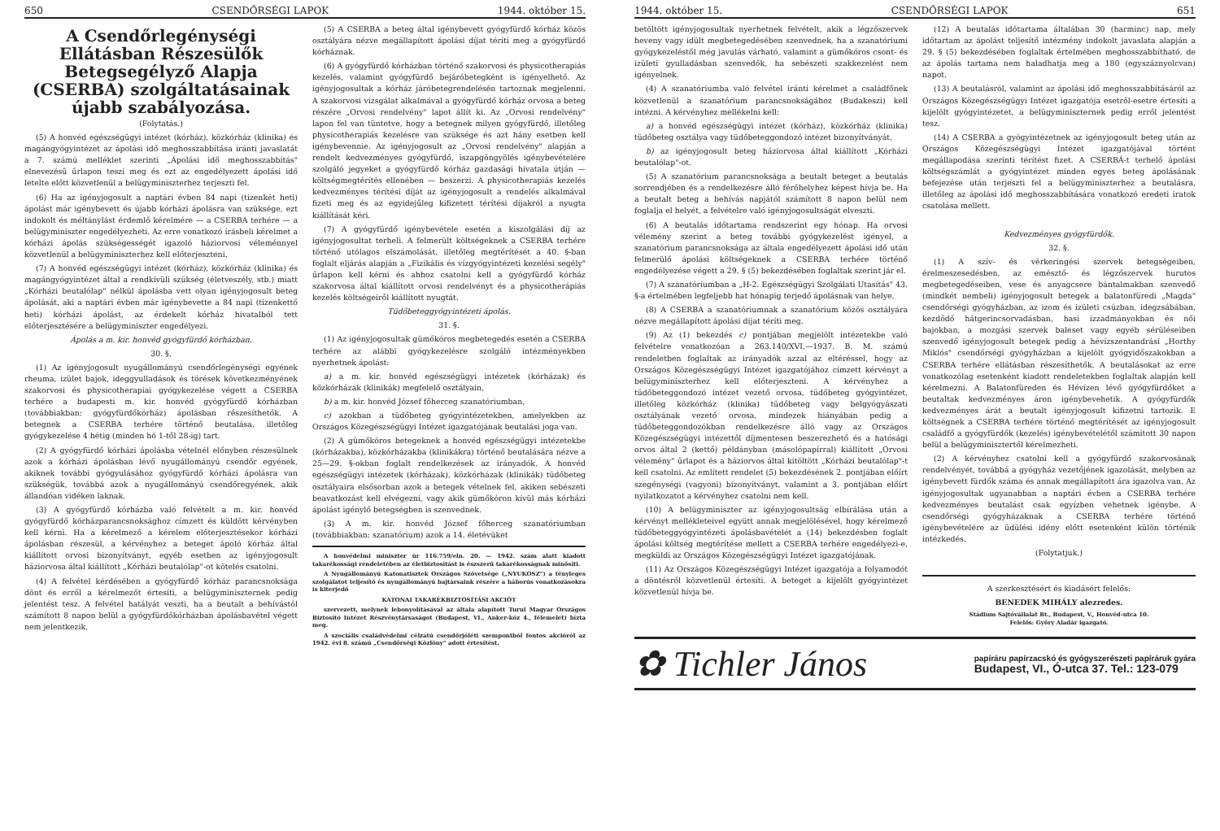650 CSENDŐRSÉGI LAPOK 1944. október 15.
A Csendőrlegénységi Ellátásban Részesülők Betegsegélyző Alapja (CSERBA) szolgáltatásainak újabb szabályozása.
(Folytatás.)
(5) A honvéd egészségügyi intézet (kórház), közkórház (klinika) és magángyógyintézet az ápolási idő meghosszabbítása iránti javaslatát a 7. számú melléklet szerinti „Ápolási idő meghosszabbítás" elnevezésű űrlapon teszi meg és ezt az engedélyezett ápolási idő letelte előtt közvetlenül a belügyminiszterhez terjeszti fel.
(6) Ha az igényjogosult a naptári évben 84 napi (tizenkét heti) ápolást már igénybevett és újabb kórházi ápolásra van szüksége, ezt indokolt és méltánylást érdemlő kérelmére — a CSERBA terhére — a belügyminiszter engedélyezheti. Az erre vonatkozó írásbeli kérelmet a kórházi ápolás szükségességét igazoló háziorvosi véleménnyel közvetlenül a belügyminiszterhez kell előterjeszteni.
(7) A honvéd egészségügyi intézet (kórház), közkórház (klinika) és magángyógyintézet által a rendkívüli szükség (életveszély, stb.) miatt „Kórházi beutalólap" nélkül ápolásba vett olyan igényjogosult beteg ápolását, aki a naptári évben már igénybevette a 84 napi (tizenkettő heti) kórházi ápolást, az érdekelt kórház hivatalból tett előterjesztésére a belügyminiszter engedélyezi.
Ápolás a m. kir. honvéd gyógyfürdő kórházban.
30. §.
(1) Az igényjogosult nyugállományú csendőrlegénységi egyének rheuma, izület bajok, ideggyulladások és törések következményének szakorvosi és physicotherapiai gyógykezelése végett a CSERBA terhére a budapesti m. kir. honvéd gyógyfürdő kórházban (továbbiakban: gyógyfürdőkórház) ápolásban részesíthetők. A betegnek a CSERBA terhére történő beutalása, illetőleg gyógykezelése 4 hétig (minden hó 1-től 28-ig) tart.
(2) A gyógyfürdő kórházi ápolásba vételnél előnyben részesülnek azok a kórházi ápolásban lévő nyugállományú csendőr egyének, akiknek további gyógyulásához gyógyfürdő kórházi ápolásra van szükségük, továbbá azok a nyugállományú csendőregyének, akik állandóan vidéken laknak.
(3) A gyógyfürdő kórházba való felvételt a m. kir. honvéd gyógyfürdő kórházparancsnoksághoz címzett és küldött kérvényben kell kérni. Ha a kérelmező a kérelem előterjesztésekor kórházi ápolásban részesül, a kérvényhez a beteget ápoló kórház által kiállított orvosi bizonyítványt, egyéb esetben az igényjogosult háziorvosa által kiállított „Kórházi beutalólap"-ot kötelés csatolni.
(4) A felvétel kérdésében a gyógyfürdő kórház parancsnoksága dönt és erről a kérelmezőt értesíti, a belügyminiszternek pedig jelentést tesz. A felvétel hatályát veszti, ha a beutalt a behívástól számított 8 napon belül a gyógyfürdőkórházban ápolásbavétel végett nem jelentkezik.
(5) A CSERBA a beteg által igénybevett gyógyfürdő kórház közös osztályára nézve megállapított ápolási díjat téríti meg a gyógyfürdő kórháznak.
(6) A gyógyfürdő kórházban történő szakorvosi és physicotherapiás kezelés, valamint gyógyfürdő bejáróbetegként is igényelhető. Az igényjogosultak a kórház járóbetegrendelésén tartoznak megjelenni. A szakorvosi vizsgálat alkalmával a gyógyfürdő kórház orvosa a beteg részére „Orvosi rendelvény" lapot állít ki. Az „Orvosi rendelvény" lapon fel van tüntetve, hogy a betegnek milyen gyógyfürdő, illetőleg physicotherapiás kezelésre van szüksége és azt hány esetben kell igénybevennie. Az igényjogosult az „Orvosi rendelvény" alapján a rendelt kedvezményes gyógyfürdő, iszapgöngyölés igénybevételére szolgáló jegyeket a gyógyfürdő kórház gazdasági hivatala útján — költségmegtérítés ellenében — beszerzi. A physicotherapiás kezelés kedvezményes térítési díját az igényjogosult a rendelés alkalmával fizeti meg és az egyidejűleg kifizetett térítési díjakról a nyugta kiállítását kéri.
(7) A gyógyfürdő igénybevétele esetén a kiszolgálási díj az igényjogosultat terheli. A felmerült költségeknek a CSERBA terhére történő utólagos elszámolását, illetőleg megtérítését a 40. §-ban foglalt eljárás alapján a „Fizikális és vízgyógyintézeti kezelési segély" űrlapon kell kérni és ahhoz csatolni kell a gyógyfürdő kórház szakorvosa által kiállított orvosi rendelvényt és a physicotherápiás kezelés költségeiről kiállított nyugtát.
Tüdőbeteggyógyintézeti ápolás.
31. §.
(1) Az igényjogosultak gümőkóros megbetegedés esetén a CSERBA terhére az alábbi gyógykezelésre szolgáló intézményekben nyerhetnek ápolást:
a) a m. kir. honvéd egészségügyi intézetek (kórházak) és közkórházak (klinikák) megfelelő osztályain,
b) a m. kir. honvéd József főherceg szanatóriumban,
c) azokban a tüdőbeteg gyógyintézetekben, amelyekben az Országos Közegészségügyi Intézet igazgatójának beutalási joga van.
(2) A gümőkóros betegeknek a honvéd egészségügyi intézetekbe (kórházakba), közkórházakba (klinikákra) történő beutalására nézve a 25—29. §-okban foglalt rendelkezések az irányadók. A honvéd egészségügyi intézetek (kórházak), közkórházak (klinikák) tüdőbeteg osztályaira elsősorban azok a betegek vételnek fel, akiken sebészeti beavatkozást kell elvégezni, vagy akik gümőkóron kívül más kórházi ápolást igénylő betegségben is szenvednek.
(3) A m. kir. honvéd József főherceg szanatóriumban (továbbiakban: szanatórium) azok a 14. életévüket
A honvédelmi miniszter úr 116.759/eln. 20. — 1942. szám alatt kiadott takarékossági rendeletében az életbiztosítást is észszerű takarékosságnak minősíti.
A Nyugállományú Katonatisztek Országos Szövetsége („NYUKOSZ") a tényleges szolgálatot teljesítő és nyugállományú bajtársaink részére a háborús vonatkozásokra is kiterjedő
KATONAI TAKARÉKBIZTOSÍTÁSI AKCIÓT
szervezett, melynek lebonyolításával az általa alapított Turul Magyar Országos Biztosító Intézet Részvénytársaságot (Budapest, VI., Anker-köz 4., félemelet) bízta meg.
A szociális családvédelmi célzatú csendőrjóléti szempontból fontos akcióról az 1942. évi 8. számú „Csendőrségi Közlöny" adott értesítést.
1944. október 15. CSENDŐRSÉGI LAPOK 651
betöltött igényjogosultak nyerhetnek felvételt, akik a légzőszervek heveny vagy idült megbetegedésében szenvednek, ha a szanatóriumi gyógykezeléstől még javulás várható, valamint a gümőkóros csont- és izületi gyulladásban szenvedők, ha sebészeti szakkezelést nem igényelnek.
(4) A szanatóriumba való felvétel iránti kérelmet a családfőnek közvetlenül a szanatórium parancsnokságához (Budakeszi) kell intézni. A kérvényhez mellékelni kell:
a) a honvéd egészségügyi intézet (kórház), közkórház (klinika) tüdőbeteg osztálya vagy tüdőbeteggondozó intézet bizonyítványát,
b) az igényjogosult beteg háziorvosa által kiállított „Kórházi beutalólap"-ot.
(5) A szanatórium parancsnoksága a beutalt beteget a beutalás sorrendjében és a rendelkezésre álló férőhelyhez képest hívja be. Ha a beutalt beteg a behívás napjától számított 8 napon belül nem foglalja el helyét, a felvételre való igényjogosultságát elveszti.
(6) A beutalás időtartama rendszerint egy hónap. Ha orvosi vélemény szerint a beteg további gyógykezelést igényel, a szanatórium parancsnoksága az általa engedélyezett ápolási idő után felmerülő ápolási költségeknek a CSERBA terhére történő engedélyezése végett a 29. § (5) bekezdésében foglaltak szerint jár el.
(7) A szanatóriumban a „H-2. Egészségügyi Szolgálati Utasítás" 43. §-a értelmében legfeljebb hat hónapig terjedő ápolásnak van helye.
(8) A CSERBA a szanatóriumnak a szanatórium közös osztályára nézve megállapított ápolási díjat téríti meg.
(9) Az (1) bekezdés c) pontjában megjelölt intézetekbe való felvételre vonatkozóan a 263.140/XVI.—1937. B. M. számú rendeletben foglaltak az irányadók azzal az eltéréssel, hogy az Országos Közegészségügyi Intézet igazgatójához címzett kérvényt a belügyminiszterhez kell előterjeszteni. A kérvényhez a tüdőbeteggondozó intézet vezető orvosa, tüdőbeteg gyógyintézet, illetőleg közkórház (klinika) tüdőbeteg vagy belgyógyászati osztályának vezető orvosa, mindezek hiányában pedig a tüdőbeteggondozókban rendelkezésre álló vagy az Országos Közegészségügyi intézettől díjmentesen beszerezhető és a hatósági orvos által 2 (kettő) példányban (másolópapírral) kiállított „Orvosi vélemény" űrlapot és a háziorvos által kitöltött „Kórházi beutalólap"-t kell csatolni. Az említett rendelet (5) bekezdésének 2. pontjában előírt szegénységi (vagyoni) bizonyítványt, valamint a 3. pontjában előírt nyilatkozatot a kérvényhez csatolni nem kell.
(10) A belügyminiszter az igényjogosultság elbírálása után a kérvényt mellékleteivel együtt annak megjelölésével, hogy kérelmező tüdőbeteggyógyintézeti ápolásbavételét a (14) bekezdésben foglalt ápolási költség megtérítése mellett a CSERBA terhére engedélyezi-e, megküldi az Országos Közegészségügyi Intézet igazgatójának.
(11) Az Országos Közegészségügyi Intézet igazgatója a folyamodót a döntésről közvetlenül értesíti. A beteget a kijelölt gyógyintézet közvetlenül hívja be.
(12) A beutalás időtartama általában 30 (harminc) nap, mely időtartam az ápolást teljesítő intézmény indokolt javaslata alapján a 29. § (5) bekezdésében foglaltak értelmében meghosszabbítható, de az ápolás tartama nem haladhatja meg a 180 (egyszáznyolcvan) napot.
(13) A beutalásról, valamint az ápolási idő meghosszabbításáról az Országos Közegészségügyi Intézet igazgatója esetről-esetre értesíti a kijelölt gyógyintézetet, a belügyminiszternek pedig erről jelentést tesz.
(14) A CSERBA a gyógyintézetnek az igényjogosult beteg után az Országos Közegészségügyi Intézet igazgatójával történt megállapodása szerinti térítést fizet. A CSERBÁ-t terhelő ápolási költségszámlát a gyógyintézet minden egyes beteg ápolásának befejezése után terjeszti fel a belügyminiszterhez a beutalásra, illetőleg az ápolási idő meghosszabbítására vonatkozó eredeti iratok csatolása mellett.
Kedvezményes gyógyfürdők.
32. §.
(1) A szív- és vérkeringési szervek betegségeiben, érelmeszesedésben, az emésztő- és légzőszervek hurutos megbetegedéseiben, vese és anyagcsere bántalmakban szenvedő (mindkét nembeli) igényjogosult betegek a balatonfüredi „Magda" csendőrségi gyógyházban, az izom és izületi csúzban, idegzsábában, kezdődő hátgerincsorvadásban, hasi izzadmányokban és női bajokban, a mozgási szervek baleset vagy egyéb sérüléseiben szenvedő igényjogosult betegek pedig a hévízszentandrási „Horthy Miklós" csendőrségi gyógyházban a kijelölt gyógyidőszakokban a CSERBA terhére ellátásban részesíthetők. A beutalásokat az erre vonatkozólag esetenként kiadott rendeletekben foglaltak alapján kell kérelmezni. A Balatonfüreden és Hévízen lévő gyógyfürdőket a beutaltak kedvezményes áron igénybevehetik. A gyógyfürdők kedvezményes árát a beutalt igényjogosult kifizetni tartozik. E költségnek a CSERBA terhére történő megtérítését az igényjogosult családfő a gyógyfürdők (kezelés) igénybevételétől számított 30 napon belül a belügyminisztertől kérelmezheti.
(2) A kérvényhez csatolni kell a gyógyfürdő szakorvosának rendelvényét, továbbá a gyógyház vezetőjének igazolását, melyben az igénybevett fürdők száma és annak megállapított ára igazolva van. Az igényjogosultak ugyanabban a naptári évben a CSERBA terhére kedvezményes beutalást csak egyízben vehetnek igénybe. A csendőrségi gyógyházaknak a CSERBA terhére történő igénybevételére az üdülési idény előtt esetenként külön történik intézkedés.
(Folytatjuk.)
A szerkesztésért és kiadásért felelős:
BENEDEK MIHÁLY alezredes.
Stádium Sajtóvállalat Rt., Budapest, V., Honvéd-utca 10.
Felelős: Győry Aladár igazgató.
✿ Tichler János
papíráru papírzacskó és gyógyszerészeti papíráruk gyára
Budapest, VI., Ó-utca 37. Tel.: 123-079